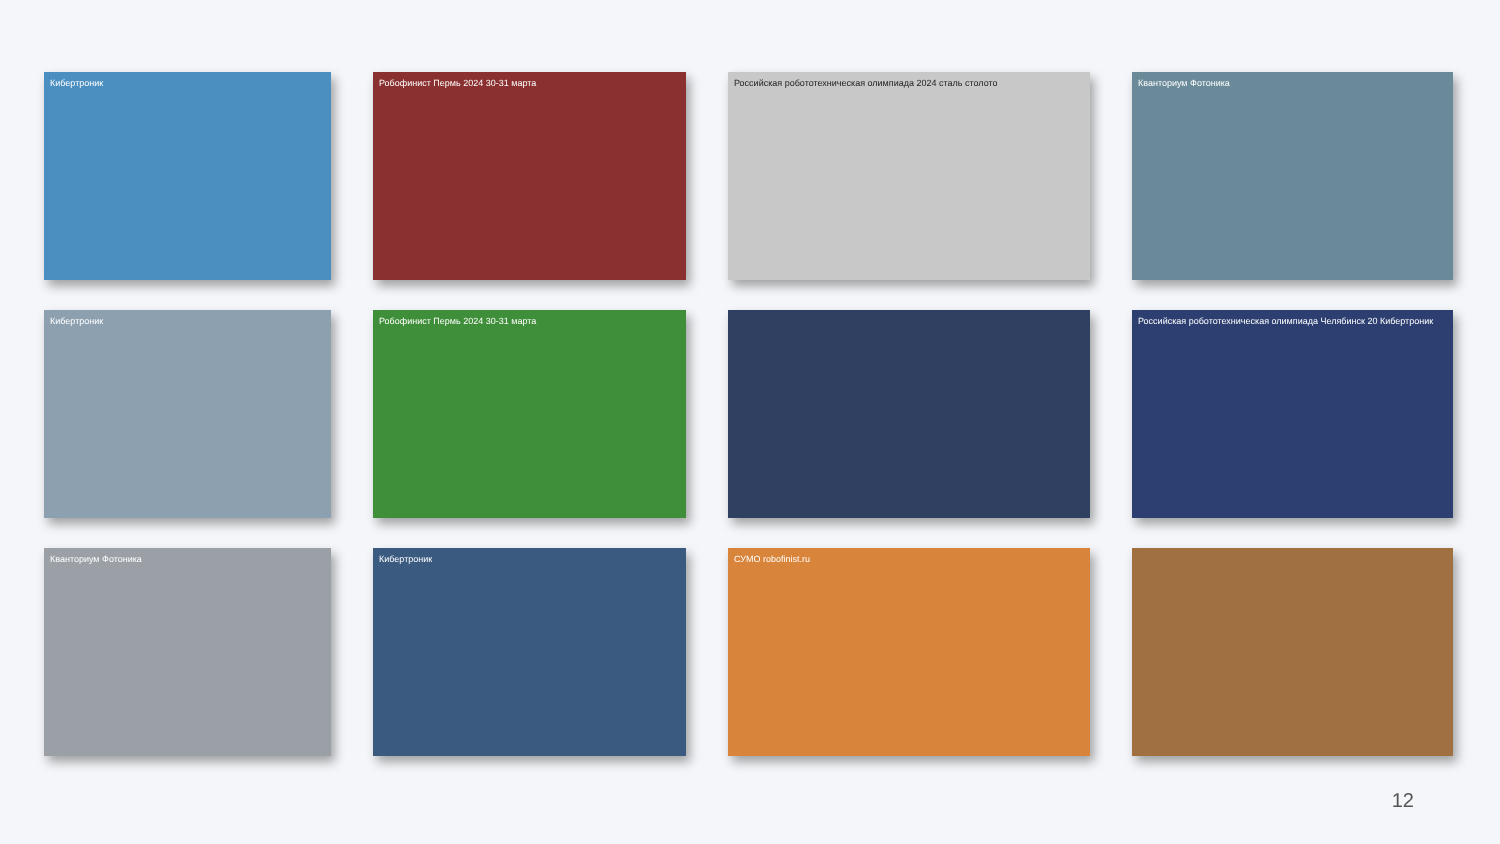Кибертроник
Робофинист Пермь 2024 30-31 марта
Российская робототехническая олимпиада 2024 сталь столото
Кванториум Фотоника
Кибертроник
Робофинист Пермь 2024 30-31 марта
Российская робототехническая олимпиада Челябинск 20 Кибертроник
Кванториум Фотоника
Кибертроник
СУМО robofinist.ru
12